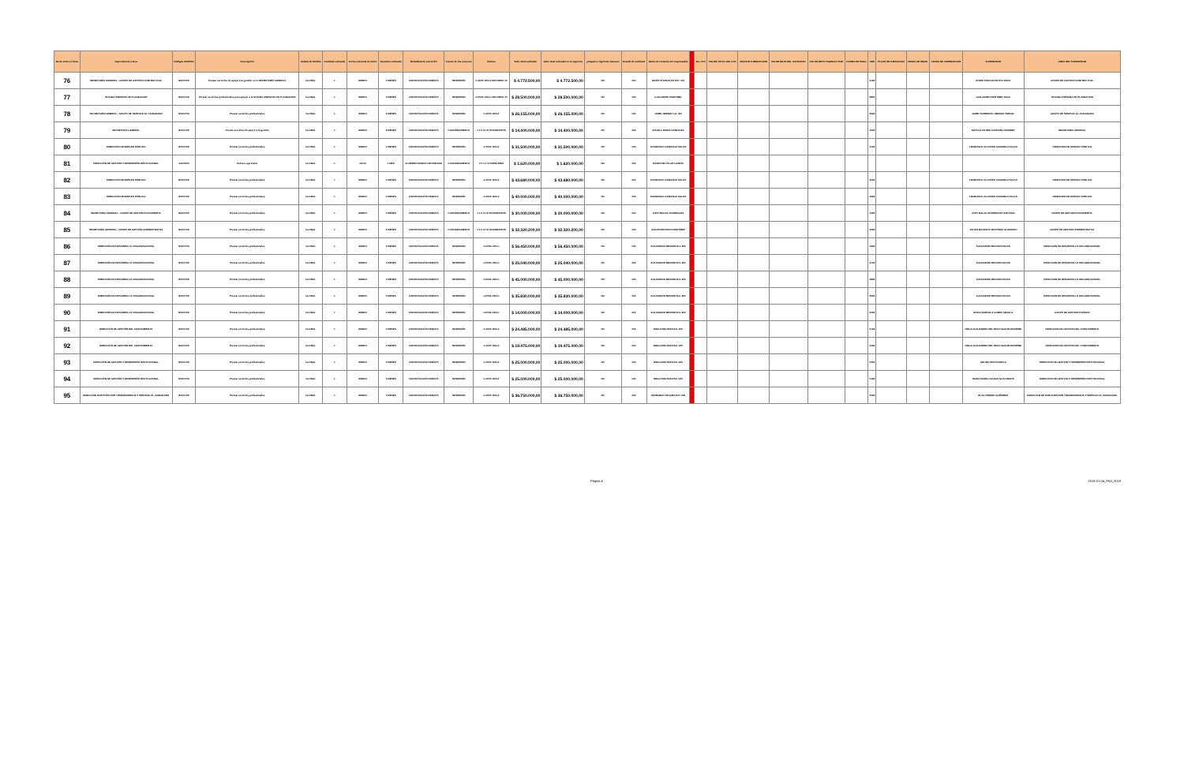| No de Orden o línea | Dependencia o área | Códigos UNSPSC | Descripción | Unidad de Medida | Cantidad estimada | Fecha estimada de inicio | Duración estimada | Modalidad de selección | Fuente de los recursos | Rubros | Valor total estimado | Valor total estimado en la vigencia | ¿Requiere vigencias futuras? | Estado de solicitud | Datos de contacto del responsable | | No. CTO | VALOR TOTAL DEL CTO | ADICION O REDUCCION | VALOR NETO DEL CONTRATO | VALOR NETO VIGENCIA 2018 | FORMA DE PAGO | CDP | PLAZO DE EJECUCION | FECHA DE INICIO | FECHA DE TERMINACION | SUPERVISOR | AREA DEL SUPERVISOR |
| --- | --- | --- | --- | --- | --- | --- | --- | --- | --- | --- | --- | --- | --- | --- | --- | --- | --- | --- | --- | --- | --- | --- | --- | --- | --- | --- | --- | --- |
| 76 | SECRETARÍA GENERAL - GRUPO DE GESTIÓN CONTRACTUAL | 80101706 | Prestar servicios de apoyo a la gestión en la SECRETARÍA GENERAL | GLOBAL | 1 | ENERO | 5 MESES | CONTRATACIÓN DIRECTA | INVERSIÓN | C-0505 1000-2 RECURSO 10 | $ 4.772.500,00 | $ 4.772.500,00 | NO | N/A | DORIS ATAHUALPA EXT. 401 | | | | | | | | 2118 | | | | DORIS ATAHUALPA POLANCO | GRUPO DE GESTION CONTRACTUAL |
| 77 | OFICINA ASESORA DE PLANEACION | 80101706 | Prestar servicios profesionales para apoyar a la OFICINA ASESORA DE PLANEACION | GLOBAL | 1 | ENERO | 5 MESES | CONTRATACIÓN DIRECTA | INVERSIÓN | C-0505-1000-1 RECURSO 10 | $ 28.500.000,00 | $ 28.500.000,00 | NO | N/A | GUILLERMO MARTINEZ | | | | | | | | 3818 | | | | GUILLERMO MARTINEZ DAZA | OFICINA ASESORA DE PLANEACION |
| 78 | SECRETARÍA GENERAL - GRUPO DE SERVICIO AL CIUDADANO | 80101706 | Prestar servicios profesionales | GLOBAL | 1 | ENERO | 5 MESES | CONTRATACIÓN DIRECTA | INVERSIÓN | C-0505 1000-2 | $ 26.155.000,00 | $ 26.155.000,00 | NO | N/A | JAIME JIMENEZ ext. 300 | | | | | | | | 3918 | | | | JAIME HUMBERTO JIMENEZ VERGEL | GRUPO DE SERVICIO AL CIUDADANO |
| 79 | SECRETARIA GENERAL | 80101706 | Prestar servicios de apoyo a la gestión | GLOBAL | 1 | ENERO | 8 MESES | CONTRATACIÓN DIRECTA | FUNCIONAMIENTO | 1 0 2 12 10 HONORARIOS | $ 14.400.000,00 | $ 14.400.000,00 | NO | N/A | ANGELA MARIA GONZALEZ | | | | | | | | 4018 | | | | NATALIA ASTRID CARDONA RAMIREZ | SECRETARIA GENERAL |
| 80 | DIRECCIÓN DE EMPLEO PÚBLICO | 80101706 | Prestar servicios profesionales | GLOBAL | 1 | ENERO | 5 MESES | CONTRATACIÓN DIRECTA | INVERSIÓN | C-0505 1000-2 | $ 31.500.000,00 | $ 31.500.000,00 | NO | N/A | FRANCISCO CAMARGO SALAS | | | | | | | | 4118 | | | | FRANCISCO ALFONSO CAMARGO SALAS | DIRECCION DE EMPLEO PUBLICO |
| 81 | DIRECCIÓN DE GESTIÓN Y DESEMPEÑO INSTITUCIONAL | 44121505 | Sobres especiales | GLOBAL | 1 | JULIO | 1 MES | ACUERDO MARCO DE PRECIOS | FUNCIONAMIENTO | 2 0 4 4 15 PAPELERIA | $ 1.620.000,00 | $ 1.620.000,00 | NO | N/A | MARIA DEL PILAR GARCÍA | | | | | | | | | | | | | |
| 82 | DIRECCIÓN DE EMPLEO PÚBLICO | 80101706 | Prestar servicios profesionales | GLOBAL | 1 | ENERO | 5 MESES | CONTRATACIÓN DIRECTA | INVERSIÓN | C-0505 1000-2 | $ 43.680.000,00 | $ 43.680.000,00 | NO | N/A | FRANCISCO CAMARGO SALAS | | | | | | | | 4218 | | | | FRANCISCO ALFONSO CAMARGO SALAS | DIRECCION DE EMPLEO PUBLICO |
| 83 | DIRECCIÓN DE EMPLEO PÚBLICO | 80101706 | Prestar servicios profesionales | GLOBAL | 1 | ENERO | 5 MESES | CONTRATACIÓN DIRECTA | INVERSIÓN | C-0505 1000-2 | $ 40.000.000,00 | $ 40.000.000,00 | NO | N/A | FRANCISCO CAMARGO SALAS | | | | | | | | 4318 | | | | FRANCISCO ALFONSO CAMARGO SALAS | DIRECCION DE EMPLEO PUBLICO |
| 84 | SECRETARÍA GENERAL - GRUPO DE GESTIÓN DOCUMENTAL | 80101706 | Prestar servicios profesionales | GLOBAL | 1 | ENERO | 5 MESES | CONTRATACIÓN DIRECTA | FUNCIONAMIENTO | 1 0 2 12 10 HONORARIOS | $ 30.000.000,00 | $ 30.000.000,00 | NO | N/A | JUDY MAGALI RODRIGUEZ | | | | | | | | 4418 | | | | JUDY MAGALI RODRIGUEZ SANTANA | GRUPO DE GESTION DOCUMENTAL |
| 85 | SECRETARÍA GENERAL - GRUPO DE GESTIÓN ADMINISTRATIVA | 80101706 | Prestar servicios profesionales | GLOBAL | 1 | ENERO | 6 MESES | CONTRATACIÓN DIRECTA | FUNCIONAMIENTO | 1 0 2 12 10 HONORARIOS | $ 32.320.200,00 | $ 32.320.200,00 | NO | N/A | JULIAN MAURICIO MARTINEZ | | | | | | | | 4518 | | | | JULIAN MAURICIO MARTINEZ ALVARADO | GRUPO DE GESTION ADMINISTRATIVA |
| 86 | DIRECCIÓN DE DESARROLLO ORGANIZACIONAL | 80101706 | Prestar servicios profesionales | GLOBAL | 1 | ENERO | 5 MESES | CONTRATACIÓN DIRECTA | INVERSIÓN | C-0505-1000-1 | $ 56.450.000,00 | $ 56.450.000,00 | NO | N/A | ALEJANDRO BECKER Ext. 820 | | | | | | | | 4618 | | | | ALEJANDRO BECKER ROJAS | DIRECCION DE DESARROLLO ORGANIZACIONAL |
| 87 | DIRECCIÓN DE DESARROLLO ORGANIZACIONAL | 80101706 | Prestar servicios profesionales | GLOBAL | 1 | ENERO | 5 MESES | CONTRATACIÓN DIRECTA | INVERSIÓN | C-0505-1000-1 | $ 25.040.000,00 | $ 25.040.000,00 | NO | N/A | ALEJANDRO BECKER Ext. 820 | | | | | | | | 4718 | | | | ALEJANDRO BECKER ROJAS | DIRECCION DE DESARROLLO ORGANIZACIONAL |
| 88 | DIRECCIÓN DE DESARROLLO ORGANIZACIONAL | 80101706 | Prestar servicios profesionales | GLOBAL | 1 | ENERO | 5 MESES | CONTRATACIÓN DIRECTA | INVERSIÓN | C-0505-1000-1 | $ 45.000.000,00 | $ 45.000.000,00 | NO | N/A | ALEJANDRO BECKER Ext. 820 | | | | | | | | 4818 | | | | ALEJANDRO BECKER ROJAS | DIRECCION DE DESARROLLO ORGANIZACIONAL |
| 89 | DIRECCIÓN DE DESARROLLO ORGANIZACIONAL | 80101706 | Prestar servicios profesionales | GLOBAL | 1 | ENERO | 5 MESES | CONTRATACIÓN DIRECTA | INVERSIÓN | C-0505-1000-1 | $ 35.830.000,00 | $ 35.830.000,00 | NO | N/A | ALEJANDRO BECKER Ext. 820 | | | | | | | | 4918 | | | | ALEJANDRO BECKER ROJAS | DIRECCION DE DESARROLLO ORGANIZACIONAL |
| 90 | DIRECCIÓN DE DESARROLLO ORGANIZACIONAL | 80101706 | Prestar servicios profesionales | GLOBAL | 1 | ENERO | 5 MESES | CONTRATACIÓN DIRECTA | INVERSIÓN | C-0505-1000-1 | $ 14.000.000,00 | $ 14.000.000,00 | NO | N/A | ALEJANDRO BECKER Ext. 820 | | | | | | | | 5018 | | | | DIANA MARCELA GOMEZ ANZOLA | GRUPO DE GESTION HUMANA |
| 91 | DIRECCIÓN DE GESTIÓN DEL CONOCIMIENTO | 80101706 | Prestar servicios profesionales | GLOBAL | 1 | ENERO | 5 MESES | CONTRATACIÓN DIRECTA | INVERSIÓN | C-0505 1000-2 | $ 24.485.000,00 | $ 24.485.000,00 | NO | N/A | DIEGO BELTRAN Ext. 920 | | | | | | | | 5118 | | | | DIEGO ALEJANDRO BELTRAN OGILVIE-BROWNE | DIRECCION DE GESTION DEL CONOCIMIENTO |
| 92 | DIRECCIÓN DE GESTIÓN DEL CONOCIMIENTO | 80101706 | Prestar servicios profesionales | GLOBAL | 1 | ENERO | 5 MESES | CONTRATACIÓN DIRECTA | INVERSIÓN | C-0505 1000-2 | $ 19.475.000,00 | $ 19.475.000,00 | NO | N/A | DIEGO BELTRAN Ext. 920 | | | | | | | | 5218 | | | | DIEGO ALEJANDRO BELTRAN OGILVIE-BROWNE | DIRECCION DE GESTION DEL CONOCIMIENTO |
| 93 | DIRECCIÓN DE GESTIÓN Y DESEMPEÑO INSTITUCIONAL | 80101706 | Prestar servicios profesionales | GLOBAL | 1 | ENERO | 5 MESES | CONTRATACIÓN DIRECTA | INVERSIÓN | C-0505 1000-2 | $ 25.000.000,00 | $ 25.000.000,00 | NO | N/A | DIEGO BELTRAN Ext. 920 | | | | | | | | 5318 | | | | ARLINGTON FONSECA | DIRECCION DE GESTION Y DESEMPEÑO INSTITUCIONAL |
| 94 | DIRECCIÓN DE GESTIÓN Y DESEMPEÑO INSTITUCIONAL | 80101706 | Prestar servicios profesionales | GLOBAL | 1 | ENERO | 5 MESES | CONTRATACIÓN DIRECTA | INVERSIÓN | C-0505 1000-2 | $ 25.000.000,00 | $ 25.000.000,00 | NO | N/A | DIEGO BELTRAN Ext. 920 | | | | | | | | 5418 | | | | DIANA MARIA CALDAS GUALTEROS | DIRECCION DE GESTION Y DESEMPEÑO INSTITUCIONAL |
| 95 | DIRECCIÓN PARTICIPACIÓN TRANSPARENCIA Y SERVICIO AL CIUDADANO | 80101706 | Prestar servicios profesionales | GLOBAL | 1 | ENERO | 5 MESES | CONTRATACIÓN DIRECTA | INVERSIÓN | C-0505 1000-2 | $ 36.750.000,00 | $ 36.750.000,00 | NO | N/A | FERNANDO SEGURA EXT. 630 | | | | | | | | 5518 | | | | ELSA YANUBA QUIÑONES | DIRECCION DE PARTICIPACION TRANSPARENCIA Y SERVICIO AL CIUDADANO |
Página 4 2018-01-04_PAA_2018